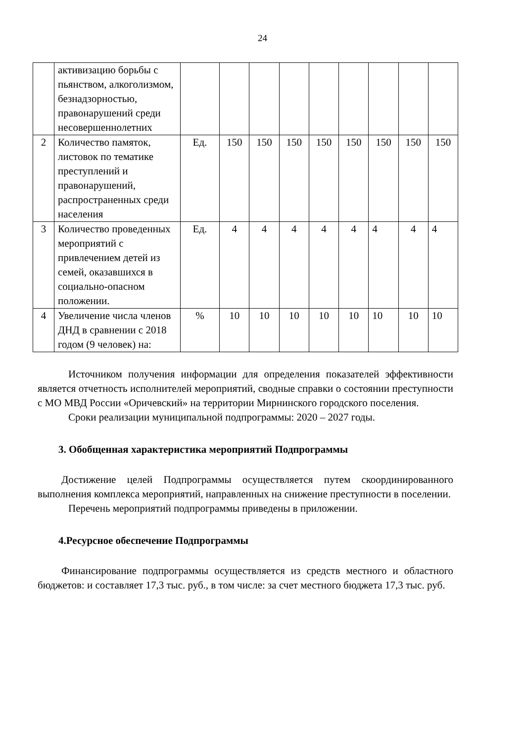24
| | активизацию борьбы с пьянством, алкоголизмом, безнадзорностью, правонарушений среди несовершеннолетних | | | | | | | | | |
| 2 | Количество памяток, листовок по тематике преступлений и правонарушений, распространенных среди населения | Ед. | 150 | 150 | 150 | 150 | 150 | 150 | 150 | 150 |
| 3 | Количество проведенных мероприятий с привлечением детей из семей, оказавшихся в социально-опасном положении. | Ед. | 4 | 4 | 4 | 4 | 4 | 4 | 4 | 4 |
| 4 | Увеличение числа членов ДНД в сравнении с 2018 годом (9 человек) на: | % | 10 | 10 | 10 | 10 | 10 | 10 | 10 | 10 |
Источником получения информации для определения показателей эффективности является отчетность исполнителей мероприятий, сводные справки о состоянии преступности с МО МВД России «Оричевский» на территории Мирнинского городского поселения.
Сроки реализации муниципальной подпрограммы: 2020 – 2027 годы.
3. Обобщенная характеристика мероприятий Подпрограммы
Достижение целей Подпрограммы осуществляется путем скоординированного выполнения комплекса мероприятий, направленных на снижение преступности в поселении.
Перечень мероприятий подпрограммы приведены в приложении.
4.Ресурсное обеспечение Подпрограммы
Финансирование подпрограммы осуществляется из средств местного и областного бюджетов: и составляет 17,3 тыс. руб., в том числе: за счет местного бюджета 17,3 тыс. руб.